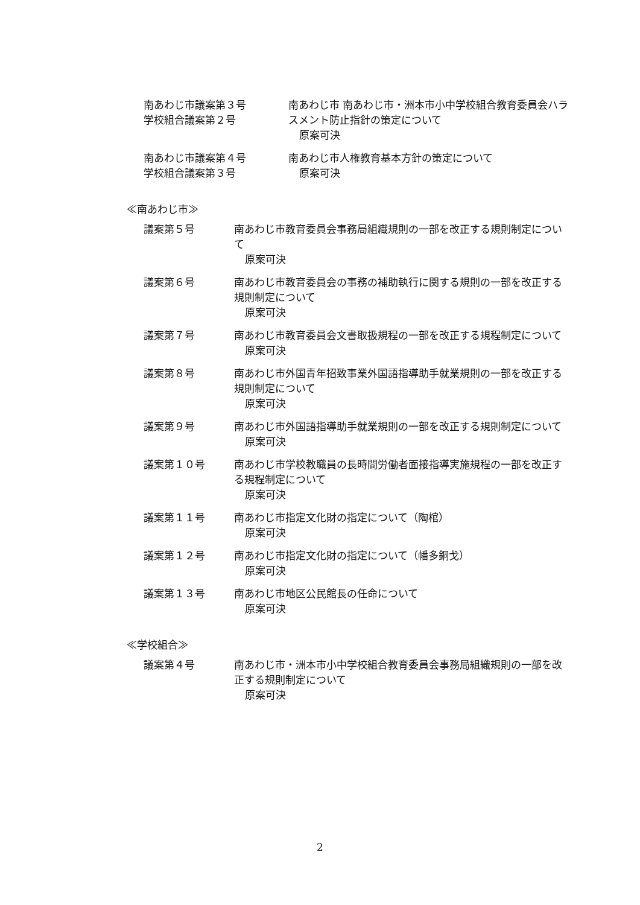南あわじ市議案第３号
学校組合議案第２号
南あわじ市 南あわじ市・洲本市小中学校組合教育委員会ハラスメント防止指針の策定について
原案可決
南あわじ市議案第４号
学校組合議案第３号
南あわじ市人権教育基本方針の策定について
原案可決
≪南あわじ市≫
議案第５号 南あわじ市教育委員会事務局組織規則の一部を改正する規則制定について
原案可決
議案第６号 南あわじ市教育委員会の事務の補助執行に関する規則の一部を改正する規則制定について
原案可決
議案第７号 南あわじ市教育委員会文書取扱規程の一部を改正する規程制定について
原案可決
議案第８号 南あわじ市外国青年招致事業外国語指導助手就業規則の一部を改正する規則制定について
原案可決
議案第９号 南あわじ市外国語指導助手就業規則の一部を改正する規則制定について
原案可決
議案第１０号 南あわじ市学校教職員の長時間労働者面接指導実施規程の一部を改正する規程制定について
原案可決
議案第１１号 南あわじ市指定文化財の指定について（陶棺）
原案可決
議案第１２号 南あわじ市指定文化財の指定について（幡多銅戈）
原案可決
議案第１３号 南あわじ市地区公民館長の任命について
原案可決
≪学校組合≫
議案第４号 南あわじ市・洲本市小中学校組合教育委員会事務局組織規則の一部を改正する規則制定について
原案可決
2